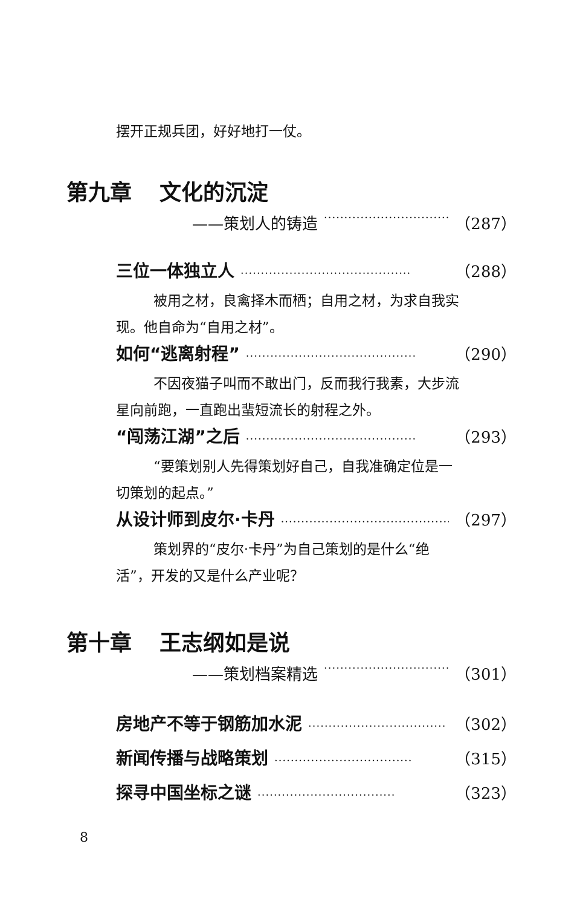摆开正规兵团，好好地打一仗。
第九章 文化的沉淀
——策划人的铸造 ·································· （287）
三位一体独立人 ·········································· （288）
被用之材，良禽择木而栖；自用之材，为求自我实
现。他自命为“自用之材”。
如何“逃离射程” ·········································· （290）
不因夜猫子叫而不敢出门，反而我行我素，大步流
星向前跑，一直跑出蜚短流长的射程之外。
“闯荡江湖”之后 ·········································· （293）
“要策划别人先得策划好自己，自我准确定位是一
切策划的起点。”
从设计师到皮尔·卡丹 ·········································· （297）
策划界的“皮尔·卡丹”为自己策划的是什么“绝
活”，开发的又是什么产业呢？
第十章 王志纲如是说
——策划档案精选 ·································· （301）
房地产不等于钢筋加水泥 ·································· （302）
新闻传播与战略策划 ·································· （315）
探寻中国坐标之谜 ·································· （323）
8